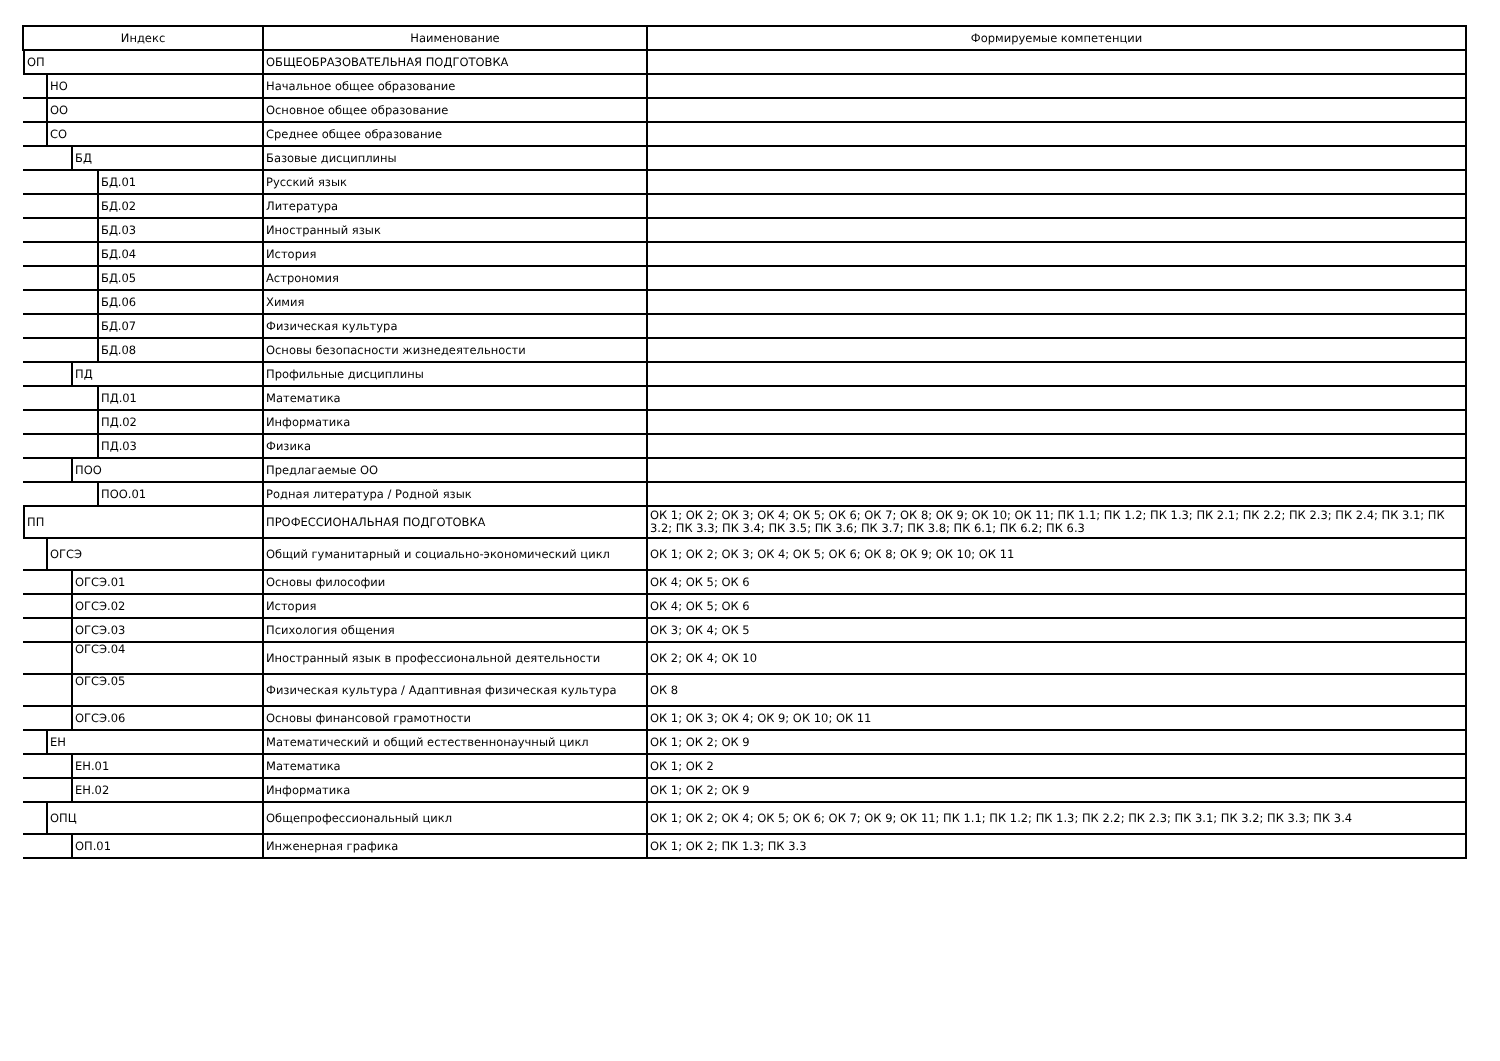| Индекс | Наименование | Формируемые компетенции |
| --- | --- | --- |
| ОП | ОБЩЕОБРАЗОВАТЕЛЬНАЯ ПОДГОТОВКА | |
| НО | Начальное общее образование | |
| ОО | Основное общее образование | |
| СО | Среднее общее образование | |
| БД | Базовые дисциплины | |
| БД.01 | Русский язык | |
| БД.02 | Литература | |
| БД.03 | Иностранный язык | |
| БД.04 | История | |
| БД.05 | Астрономия | |
| БД.06 | Химия | |
| БД.07 | Физическая культура | |
| БД.08 | Основы безопасности жизнедеятельности | |
| ПД | Профильные дисциплины | |
| ПД.01 | Математика | |
| ПД.02 | Информатика | |
| ПД.03 | Физика | |
| ПОО | Предлагаемые ОО | |
| ПОО.01 | Родная литература / Родной язык | |
| ПП | ПРОФЕССИОНАЛЬНАЯ ПОДГОТОВКА | ОК 1; ОК 2; ОК 3; ОК 4; ОК 5; ОК 6; ОК 7; ОК 8; ОК 9; ОК 10; ОК 11; ПК 1.1; ПК 1.2; ПК 1.3; ПК 2.1; ПК 2.2; ПК 2.3; ПК 2.4; ПК 3.1; ПК 3.2; ПК 3.3; ПК 3.4; ПК 3.5; ПК 3.6; ПК 3.7; ПК 3.8; ПК 6.1; ПК 6.2; ПК 6.3 |
| ОГСЭ | Общий гуманитарный и социально-экономический цикл | ОК 1; ОК 2; ОК 3; ОК 4; ОК 5; ОК 6; ОК 8; ОК 9; ОК 10; ОК 11 |
| ОГСЭ.01 | Основы философии | ОК 4; ОК 5; ОК 6 |
| ОГСЭ.02 | История | ОК 4; ОК 5; ОК 6 |
| ОГСЭ.03 | Психология общения | ОК 3; ОК 4; ОК 5 |
| ОГСЭ.04 | Иностранный язык в профессиональной деятельности | ОК 2; ОК 4; ОК 10 |
| ОГСЭ.05 | Физическая культура / Адаптивная физическая культура | ОК 8 |
| ОГСЭ.06 | Основы финансовой грамотности | ОК 1; ОК 3; ОК 4; ОК 9; ОК 10; ОК 11 |
| ЕН | Математический и общий естественнонаучный цикл | ОК 1; ОК 2; ОК 9 |
| ЕН.01 | Математика | ОК 1; ОК 2 |
| ЕН.02 | Информатика | ОК 1; ОК 2; ОК 9 |
| ОПЦ | Общепрофессиональный цикл | ОК 1; ОК 2; ОК 4; ОК 5; ОК 6; ОК 7; ОК 9; ОК 11; ПК 1.1; ПК 1.2; ПК 1.3; ПК 2.2; ПК 2.3; ПК 3.1; ПК 3.2; ПК 3.3; ПК 3.4 |
| ОП.01 | Инженерная графика | ОК 1; ОК 2; ПК 1.3; ПК 3.3 |